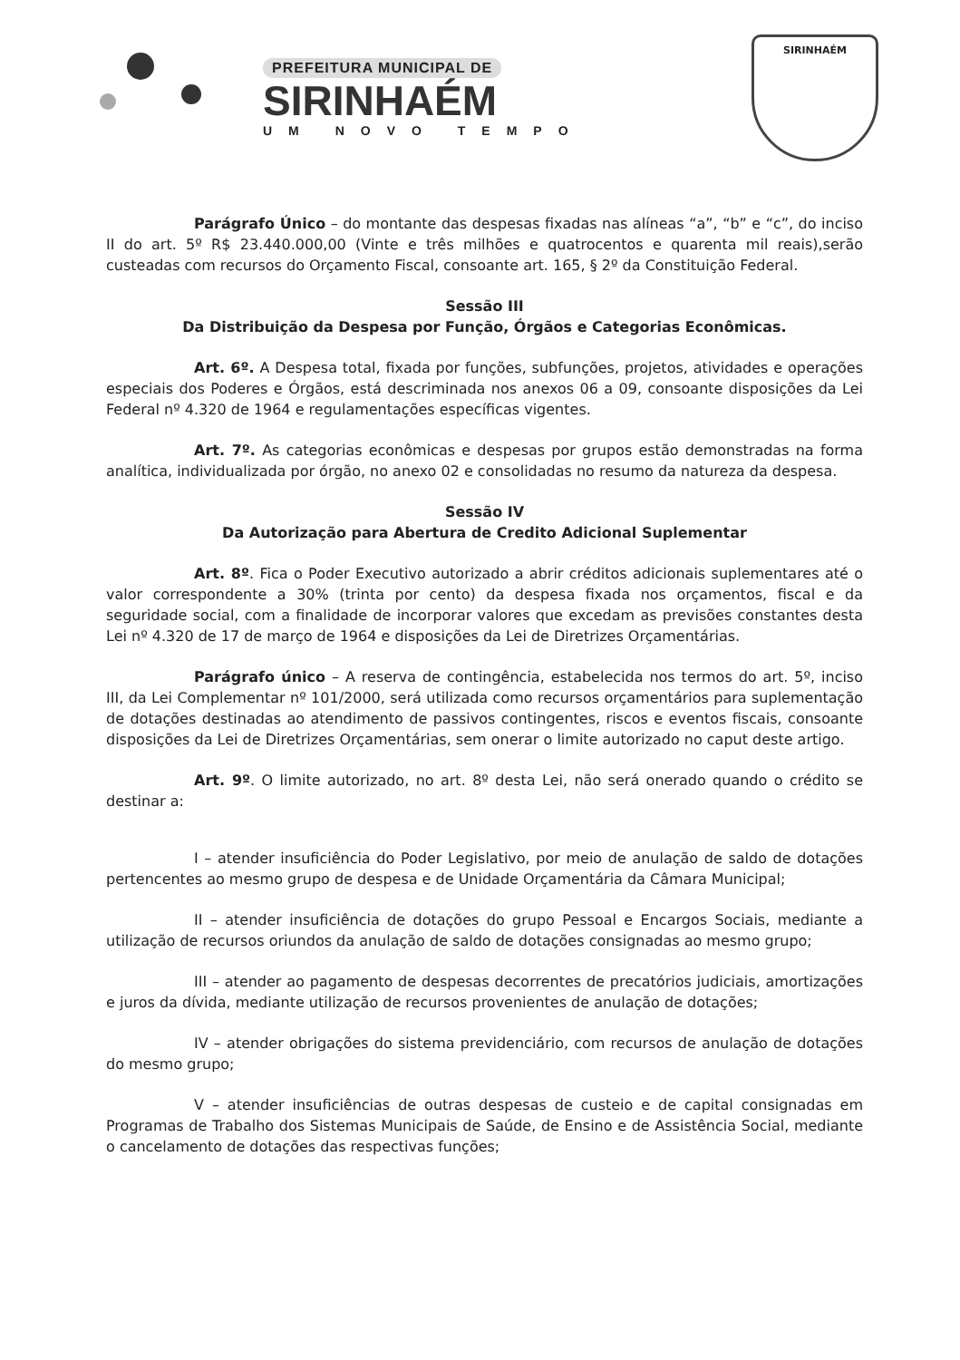PREFEITURA MUNICIPAL DE
SIRINHAÉM
UM NOVO TEMPO
SIRINHAÉM
Parágrafo Único – do montante das despesas fixadas nas alíneas “a”, “b” e “c”, do inciso II do art. 5º R$ 23.440.000,00 (Vinte e três milhões e quatrocentos e quarenta mil reais),serão custeadas com recursos do Orçamento Fiscal, consoante art. 165, § 2º da Constituição Federal.
Sessão III
Da Distribuição da Despesa por Função, Órgãos e Categorias Econômicas.
Art. 6º. A Despesa total, fixada por funções, subfunções, projetos, atividades e operações especiais dos Poderes e Órgãos, está descriminada nos anexos 06 a 09, consoante disposições da Lei Federal nº 4.320 de 1964 e regulamentações específicas vigentes.
Art. 7º. As categorias econômicas e despesas por grupos estão demonstradas na forma analítica, individualizada por órgão, no anexo 02 e consolidadas no resumo da natureza da despesa.
Sessão IV
Da Autorização para Abertura de Credito Adicional Suplementar
Art. 8º. Fica o Poder Executivo autorizado a abrir créditos adicionais suplementares até o valor correspondente a 30% (trinta por cento) da despesa fixada nos orçamentos, fiscal e da seguridade social, com a finalidade de incorporar valores que excedam as previsões constantes desta Lei nº 4.320 de 17 de março de 1964 e disposições da Lei de Diretrizes Orçamentárias.
Parágrafo único – A reserva de contingência, estabelecida nos termos do art. 5º, inciso III, da Lei Complementar nº 101/2000, será utilizada como recursos orçamentários para suplementação de dotações destinadas ao atendimento de passivos contingentes, riscos e eventos fiscais, consoante disposições da Lei de Diretrizes Orçamentárias, sem onerar o limite autorizado no caput deste artigo.
Art. 9º. O limite autorizado, no art. 8º desta Lei, não será onerado quando o crédito se destinar a:
I – atender insuficiência do Poder Legislativo, por meio de anulação de saldo de dotações pertencentes ao mesmo grupo de despesa e de Unidade Orçamentária da Câmara Municipal;
II – atender insuficiência de dotações do grupo Pessoal e Encargos Sociais, mediante a utilização de recursos oriundos da anulação de saldo de dotações consignadas ao mesmo grupo;
III – atender ao pagamento de despesas decorrentes de precatórios judiciais, amortizações e juros da dívida, mediante utilização de recursos provenientes de anulação de dotações;
IV – atender obrigações do sistema previdenciário, com recursos de anulação de dotações do mesmo grupo;
V – atender insuficiências de outras despesas de custeio e de capital consignadas em Programas de Trabalho dos Sistemas Municipais de Saúde, de Ensino e de Assistência Social, mediante o cancelamento de dotações das respectivas funções;